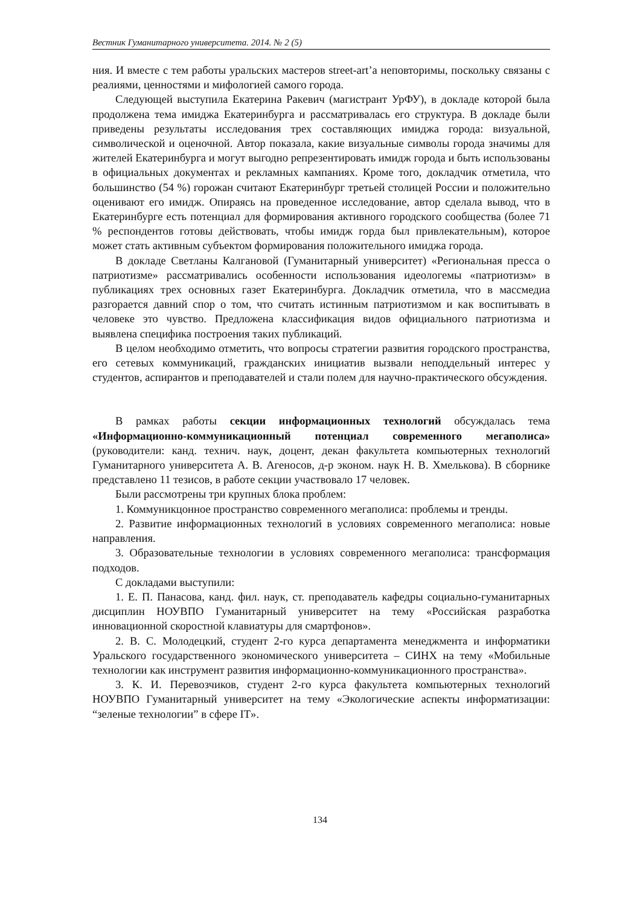Вестник Гуманитарного университета. 2014. № 2 (5)
ния. И вместе с тем работы уральских мастеров street-art’а неповторимы, поскольку связаны с реалиями, ценностями и мифологией самого города.
Следующей выступила Екатерина Ракевич (магистрант УрФУ), в докладе которой была продолжена тема имиджа Екатеринбурга и рассматривалась его структура. В докладе были приведены результаты исследования трех составляющих имиджа города: визуальной, символической и оценочной. Автор показала, какие визуальные символы города значимы для жителей Екатеринбурга и могут выгодно репрезентировать имидж города и быть использованы в официальных документах и рекламных кампаниях. Кроме того, докладчик отметила, что большинство (54 %) горожан считают Екатеринбург третьей столицей России и положительно оценивают его имидж. Опираясь на проведенное исследование, автор сделала вывод, что в Екатеринбурге есть потенциал для формирования активного городского сообщества (более 71 % респондентов готовы действовать, чтобы имидж горда был привлекательным), которое может стать активным субъектом формирования положительного имиджа города.
В докладе Светланы Калгановой (Гуманитарный университет) «Региональная пресса о патриотизме» рассматривались особенности использования идеологемы «патриотизм» в публикациях трех основных газет Екатеринбурга. Докладчик отметила, что в массмедиа разгорается давний спор о том, что считать истинным патриотизмом и как воспитывать в человеке это чувство. Предложена классификация видов официального патриотизма и выявлена специфика построения таких публикаций.
В целом необходимо отметить, что вопросы стратегии развития городского пространства, его сетевых коммуникаций, гражданских инициатив вызвали неподдельный интерес у студентов, аспирантов и преподавателей и стали полем для научно-практического обсуждения.
В рамках работы секции информационных технологий обсуждалась тема «Информационно-коммуникационный потенциал современного мегаполиса» (руководители: канд. технич. наук, доцент, декан факультета компьютерных технологий Гуманитарного университета А. В. Агеносов, д-р эконом. наук Н. В. Хмелькова). В сборнике представлено 11 тезисов, в работе секции участвовало 17 человек.
Были рассмотрены три крупных блока проблем:
1. Коммуникцонное пространство современного мегаполиса: проблемы и тренды.
2. Развитие информационных технологий в условиях современного мегаполиса: новые направления.
3. Образовательные технологии в условиях современного мегаполиса: трансформация подходов.
С докладами выступили:
1. Е. П. Панасова, канд. фил. наук, ст. преподаватель кафедры социально-гуманитарных дисциплин НОУВПО Гуманитарный университет на тему «Российская разработка инновационной скоростной клавиатуры для смартфонов».
2. В. С. Молодецкий, студент 2-го курса департамента менеджмента и информатики Уральского государственного экономического университета – СИНХ на тему «Мобильные технологии как инструмент развития информационно-коммуникационного пространства».
3. К. И. Перевозчиков, студент 2-го курса факультета компьютерных технологий НОУВПО Гуманитарный университет на тему «Экологические аспекты информатизации: “зеленые технологии” в сфере IT».
134